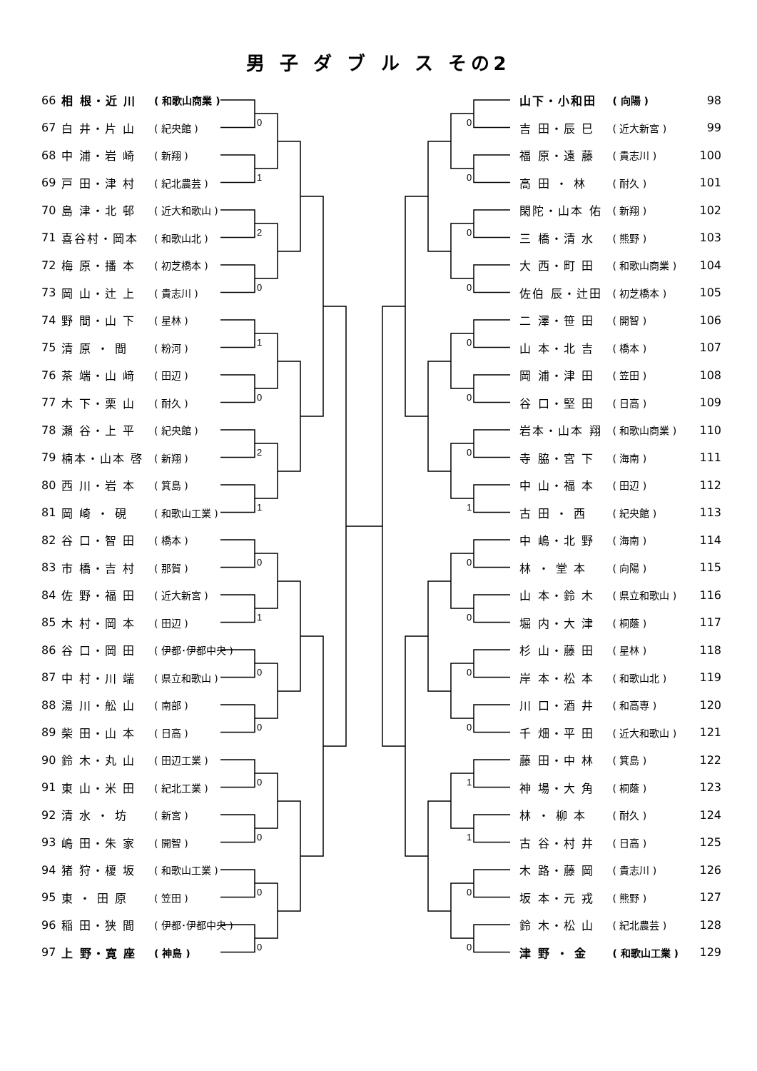男 子 ダ ブ ル ス その2
0
1
2
0
1
0
2
1
0
1
0
0
0
0
0
0
0
0
0
0
0
0
0
1
0
0
0
0
1
1
0
0
| 66 | 相 根・近 川 | ( 和歌山商業 ) |
| 67 | 白 井・片 山 | ( 紀央館 ) |
| 68 | 中 浦・岩 崎 | ( 新翔 ) |
| 69 | 戸 田・津 村 | ( 紀北農芸 ) |
| 70 | 島 津・北 邨 | ( 近大和歌山 ) |
| 71 | 喜谷村・岡本 | ( 和歌山北 ) |
| 72 | 梅 原・播 本 | ( 初芝橋本 ) |
| 73 | 岡 山・辻 上 | ( 貴志川 ) |
| 74 | 野 間・山 下 | ( 星林 ) |
| 75 | 清 原 ・ 間 | ( 粉河 ) |
| 76 | 茶 端・山 﨑 | ( 田辺 ) |
| 77 | 木 下・栗 山 | ( 耐久 ) |
| 78 | 瀬 谷・上 平 | ( 紀央館 ) |
| 79 | 楠本・山本 啓 | ( 新翔 ) |
| 80 | 西 川・岩 本 | ( 箕島 ) |
| 81 | 岡 崎 ・ 硯 | ( 和歌山工業 ) |
| 82 | 谷 口・智 田 | ( 橋本 ) |
| 83 | 市 橋・吉 村 | ( 那賀 ) |
| 84 | 佐 野・福 田 | ( 近大新宮 ) |
| 85 | 木 村・岡 本 | ( 田辺 ) |
| 86 | 谷 口・岡 田 | ( 伊都･伊都中央 ) |
| 87 | 中 村・川 端 | ( 県立和歌山 ) |
| 88 | 湯 川・舩 山 | ( 南部 ) |
| 89 | 柴 田・山 本 | ( 日高 ) |
| 90 | 鈴 木・丸 山 | ( 田辺工業 ) |
| 91 | 東 山・米 田 | ( 紀北工業 ) |
| 92 | 清 水 ・ 坊 | ( 新宮 ) |
| 93 | 嶋 田・朱 家 | ( 開智 ) |
| 94 | 猪 狩・榎 坂 | ( 和歌山工業 ) |
| 95 | 東 ・ 田 原 | ( 笠田 ) |
| 96 | 稲 田・狭 間 | ( 伊都･伊都中央 ) |
| 97 | 上 野・寛 座 | ( 神島 ) |
| 山下・小和田 | ( 向陽 ) | 98 |
| 吉 田・辰 巳 | ( 近大新宮 ) | 99 |
| 福 原・遠 藤 | ( 貴志川 ) | 100 |
| 高 田 ・ 林 | ( 耐久 ) | 101 |
| 閑陀・山本 佑 | ( 新翔 ) | 102 |
| 三 橋・清 水 | ( 熊野 ) | 103 |
| 大 西・町 田 | ( 和歌山商業 ) | 104 |
| 佐伯 辰・辻田 | ( 初芝橋本 ) | 105 |
| 二 澤・笹 田 | ( 開智 ) | 106 |
| 山 本・北 吉 | ( 橋本 ) | 107 |
| 岡 浦・津 田 | ( 笠田 ) | 108 |
| 谷 口・堅 田 | ( 日高 ) | 109 |
| 岩本・山本 翔 | ( 和歌山商業 ) | 110 |
| 寺 脇・宮 下 | ( 海南 ) | 111 |
| 中 山・福 本 | ( 田辺 ) | 112 |
| 古 田 ・ 西 | ( 紀央館 ) | 113 |
| 中 嶋・北 野 | ( 海南 ) | 114 |
| 林 ・ 堂 本 | ( 向陽 ) | 115 |
| 山 本・鈴 木 | ( 県立和歌山 ) | 116 |
| 堀 内・大 津 | ( 桐蔭 ) | 117 |
| 杉 山・藤 田 | ( 星林 ) | 118 |
| 岸 本・松 本 | ( 和歌山北 ) | 119 |
| 川 口・酒 井 | ( 和高専 ) | 120 |
| 千 畑・平 田 | ( 近大和歌山 ) | 121 |
| 藤 田・中 林 | ( 箕島 ) | 122 |
| 神 場・大 角 | ( 桐蔭 ) | 123 |
| 林 ・ 柳 本 | ( 耐久 ) | 124 |
| 古 谷・村 井 | ( 日高 ) | 125 |
| 木 路・藤 岡 | ( 貴志川 ) | 126 |
| 坂 本・元 戎 | ( 熊野 ) | 127 |
| 鈴 木・松 山 | ( 紀北農芸 ) | 128 |
| 津 野 ・ 金 | ( 和歌山工業 ) | 129 |